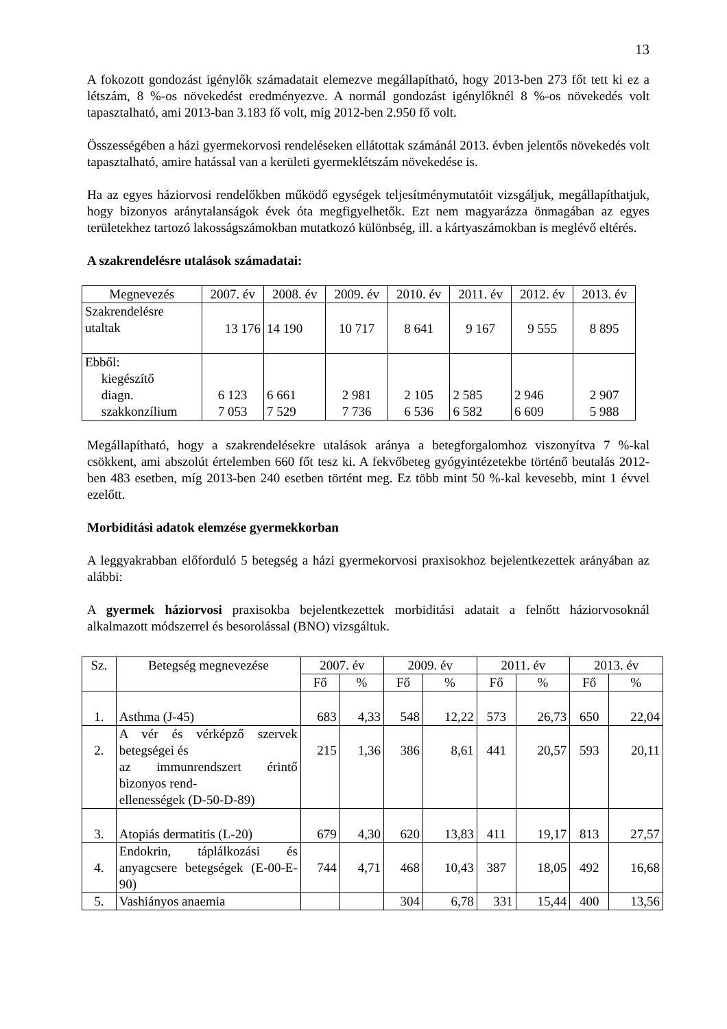13
A fokozott gondozást igénylők számadatait elemezve megállapítható, hogy 2013-ben 273 főt tett ki ez a létszám, 8 %-os növekedést eredményezve. A normál gondozást igénylőknél 8 %-os növekedés volt tapasztalható, ami 2013-ban 3.183 fő volt, míg 2012-ben 2.950 fő volt.
Összességében a házi gyermekorvosi rendeléseken ellátottak számánál 2013. évben jelentős növekedés volt tapasztalható, amire hatással van a kerületi gyermeklétszám növekedése is.
Ha az egyes háziorvosi rendelőkben működő egységek teljesítménymutatóit vizsgáljuk, megállapíthatjuk, hogy bizonyos aránytalanságok évek óta megfigyelhetők. Ezt nem magyarázza önmagában az egyes területekhez tartozó lakosságszámokban mutatkozó különbség, ill. a kártyaszámokban is meglévő eltérés.
A szakrendelésre utalások számadatai:
| Megnevezés | 2007. év | 2008. év | 2009. év | 2010. év | 2011. év | 2012. év | 2013. év |
| --- | --- | --- | --- | --- | --- | --- | --- |
| Szakrendelésre utaltak | 13 176 | 14 190 | 10 717 | 8 641 | 9 167 | 9 555 | 8 895 |
| Ebből: kiegészítő diagn. szakkonzílium | 6 123 7 053 | 6 661 7 529 | 2 981 7 736 | 2 105 6 536 | 2 585 6 582 | 2 946 6 609 | 2 907 5 988 |
Megállapítható, hogy a szakrendelésekre utalások aránya a betegforgalomhoz viszonyítva 7 %-kal csökkent, ami abszolút értelemben 660 főt tesz ki. A fekvőbeteg gyógyintézetekbe történő beutalás 2012-ben 483 esetben, míg 2013-ben 240 esetben történt meg. Ez több mint 50 %-kal kevesebb, mint 1 évvel ezelőtt.
Morbiditási adatok elemzése gyermekkorban
A leggyakrabban előforduló 5 betegség a házi gyermekorvosi praxisokhoz bejelentkezettek arányában az alábbi:
A gyermek háziorvosi praxisokba bejelentkezettek morbiditási adatait a felnőtt háziorvosoknál alkalmazott módszerrel és besorolással (BNO) vizsgáltuk.
| Sz. | Betegség megnevezése | 2007. év | | 2009. év | | 2011. év | | 2013. év | |
| --- | --- | --- | --- | --- | --- | --- | --- | --- | --- |
| | | Fő | % | Fő | % | Fő | % | Fő | % |
| 1. | Asthma (J-45) | 683 | 4,33 | 548 | 12,22 | 573 | 26,73 | 650 | 22,04 |
| 2. | A vér és vérképző szervek betegségei és az immunrendszert érintő bizonyos rend- ellenességek (D-50-D-89) | 215 | 1,36 | 386 | 8,61 | 441 | 20,57 | 593 | 20,11 |
| 3. | Atopiás dermatitis (L-20) | 679 | 4,30 | 620 | 13,83 | 411 | 19,17 | 813 | 27,57 |
| 4. | Endokrin, táplálkozási és anyagcsere betegségek (E-00-E-90) | 744 | 4,71 | 468 | 10,43 | 387 | 18,05 | 492 | 16,68 |
| 5. | Vashiányos anaemia | | | 304 | 6,78 | 331 | 15,44 | 400 | 13,56 |